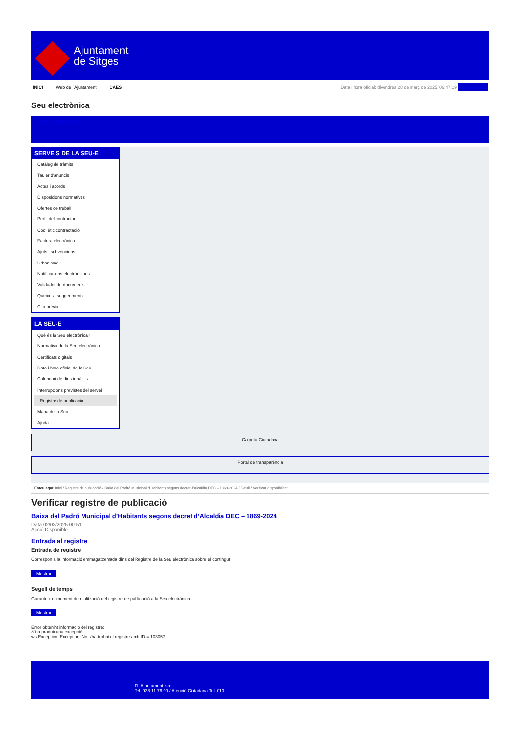Ajuntament
de Sitges
INICI Web de l'Ajuntament CAES
Data i hora oficial: divendres 28 de març de 2025, 06:47:19 Sincronitza
Seu electrònica
Obtenir còpia autèntica
SERVEIS DE LA SEU-E
Catàleg de tràmits
Tauler d'anuncis
Actes i acords
Disposicions normatives
Ofertes de treball
Perfil del contractant
Codi ètic contractació
Factura electrònica
Ajuts i subvencions
Urbanisme
Notificacions electròniques
Validador de documents
Queixes i suggeriments
Cita prèvia
LA SEU-E
Què és la Seu electrònica?
Normativa de la Seu electrònica
Certificats digitals
Data i hora oficial de la Seu
Calendari de dies inhàbils
Interrupcions previstes del servei
Registre de publicació
Mapa de la Seu
Ajuda
Carpeta Ciutadana
Portal de transparència
Esteu aquí: Inici / Registre de publicació / Baixa del Padró Municipal d'Habitants segons decret d'Alcaldia DEC – 1869-2024 / Detall / Verificar disponibilitat
Verificar registre de publicació
Baixa del Padró Municipal d’Habitants segons decret d’Alcaldia DEC – 1869-2024
Data 02/02/2025 00:51
Acció Disponible
Entrada al registre
Entrada de registre
Correspon a la informació emmagatzemada dins del Registre de la Seu electrònica sobre el contingut
Mostrar
Segell de temps
Garanteix el moment de realització del registre de publicació a la Seu electrònica
Mostrar
Error obtenint informació del registre:
S'ha produit una excepció
ws.Exception_Exception: No s'ha trobat el registre amb ID = 103057
Pl. Ajuntament, sn.
Tel. 938 11 76 00 / Atenció Ciutadana Tel. 010